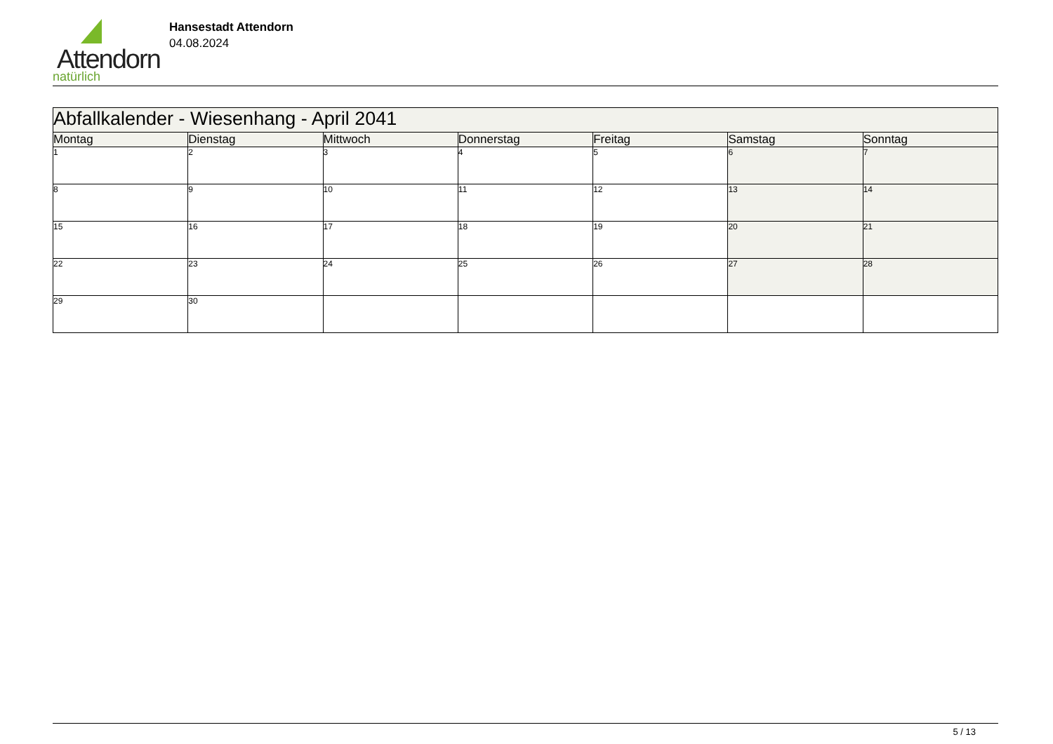Attendorn
natürlich
Hansestadt Attendorn
04.08.2024
| Abfallkalender - Wiesenhang - April 2041 | | | | | | |
| Montag | Dienstag | Mittwoch | Donnerstag | Freitag | Samstag | Sonntag |
| 1 | 2 | 3 | 4 | 5 | 6 | 7 |
| 8 | 9 | 10 | 11 | 12 | 13 | 14 |
| 15 | 16 | 17 | 18 | 19 | 20 | 21 |
| 22 | 23 | 24 | 25 | 26 | 27 | 28 |
| 29 | 30 | | | | | |
5 / 13